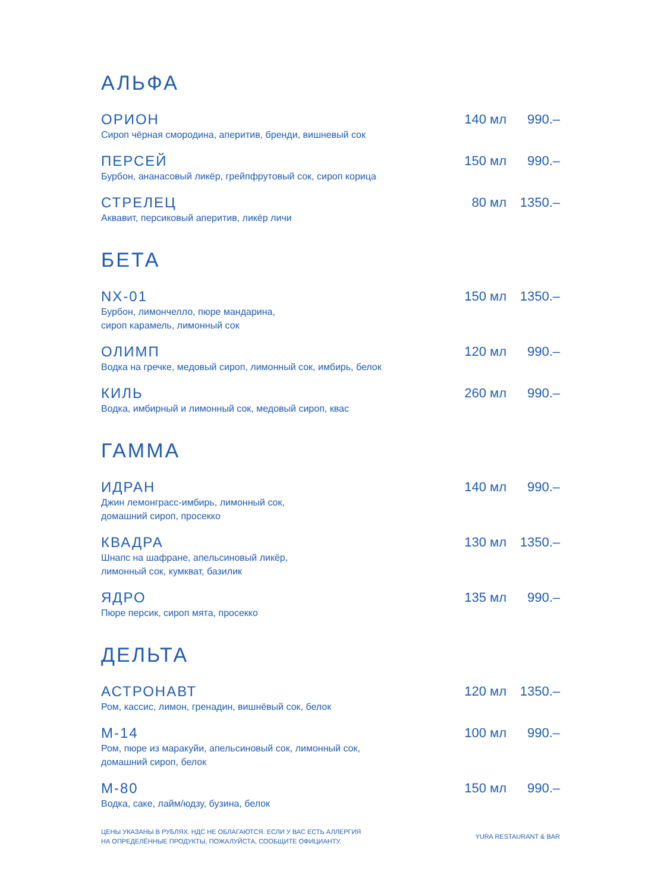АЛЬФА
ОРИОН
Сироп чёрная смородина, аперитив, бренди, вишневый сок
140 мл 990.–
ПЕРСЕЙ
Бурбон, ананасовый ликёр, грейпфрутовый сок, сироп корица
150 мл 990.–
СТРЕЛЕЦ
Аквавит, персиковый аперитив, ликёр личи
80 мл 1350.–
БЕТА
NX-01
Бурбон, лимончелло, пюре мандарина,
сироп карамель, лимонный сок
150 мл 1350.–
ОЛИМП
Водка на гречке, медовый сироп, лимонный сок, имбирь, белок
120 мл 990.–
КИЛЬ
Водка, имбирный и лимонный сок, медовый сироп, квас
260 мл 990.–
ГАММА
ИДРАН
Джин лемонграсс-имбирь, лимонный сок,
домашний сироп, просекко
140 мл 990.–
КВАДРА
Шнапс на шафране, апельсиновый ликёр,
лимонный сок, кумкват, базилик
130 мл 1350.–
ЯДРО
Пюре персик, сироп мята, просекко
135 мл 990.–
ДЕЛЬТА
АСТРОНАВТ
Ром, кассис, лимон, гренадин, вишнёвый сок, белок
120 мл 1350.–
М-14
Ром, пюре из маракуйи, апельсиновый сок, лимонный сок,
домашний сироп, белок
100 мл 990.–
М-80
Водка, саке, лайм/юдзу, бузина, белок
150 мл 990.–
ЦЕНЫ УКАЗАНЫ В РУБЛЯХ. НДС НЕ ОБЛАГАЮТСЯ. ЕСЛИ У ВАС ЕСТЬ АЛЛЕРГИЯ
НА ОПРЕДЕЛЁННЫЕ ПРОДУКТЫ, ПОЖАЛУЙСТА, СООБЩИТЕ ОФИЦИАНТУ.
YURA RESTAURANT & BAR